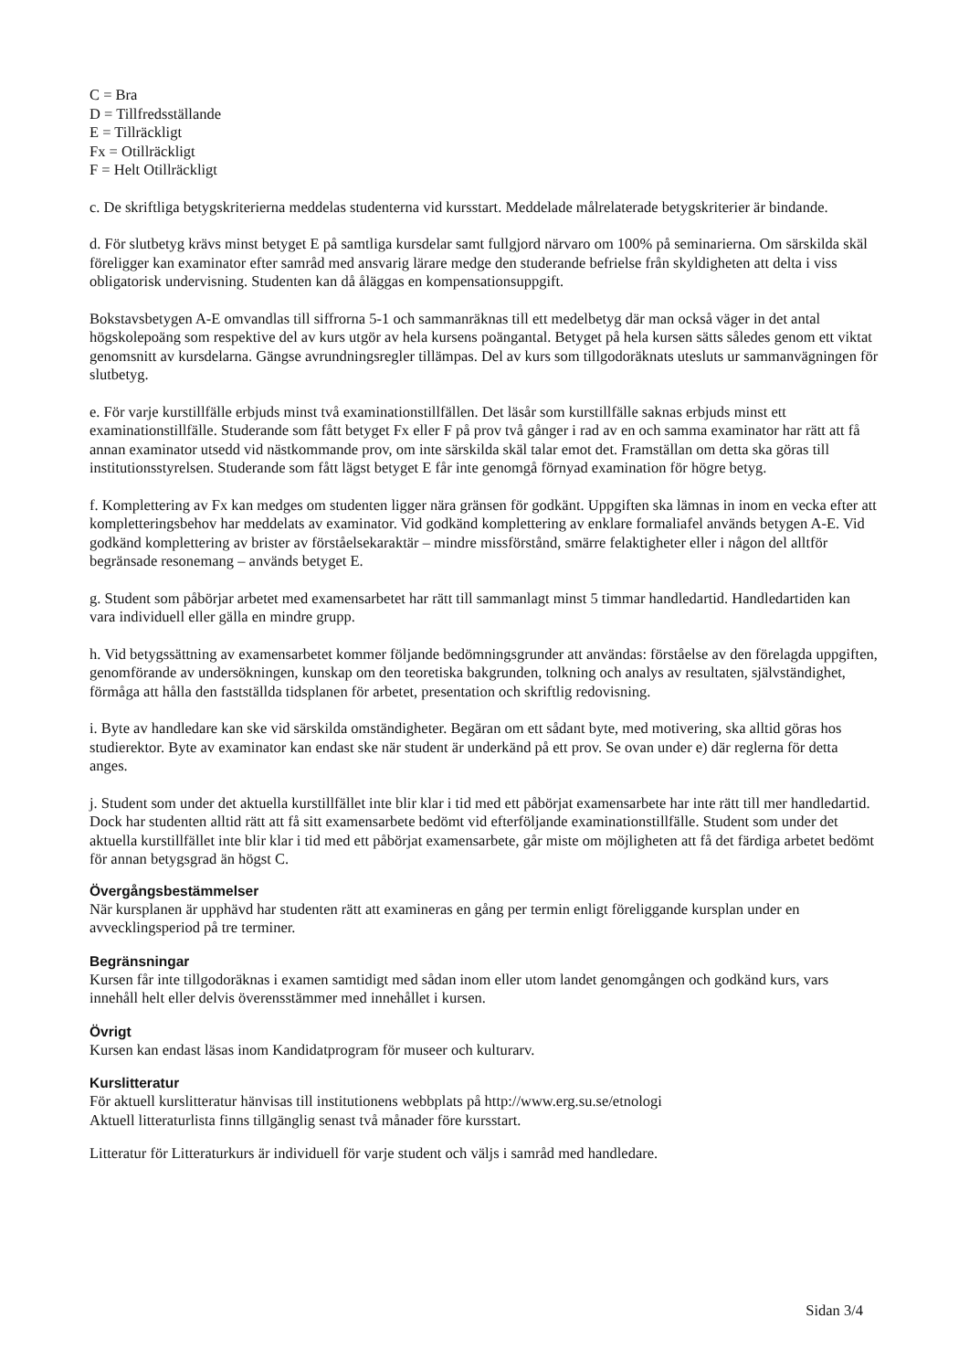C = Bra
D = Tillfredsställande
E = Tillräckligt
Fx = Otillräckligt
F = Helt Otillräckligt
c. De skriftliga betygskriterierna meddelas studenterna vid kursstart. Meddelade målrelaterade betygskriterier är bindande.
d. För slutbetyg krävs minst betyget E på samtliga kursdelar samt fullgjord närvaro om 100% på seminarierna. Om särskilda skäl föreligger kan examinator efter samråd med ansvarig lärare medge den studerande befrielse från skyldigheten att delta i viss obligatorisk undervisning. Studenten kan då åläggas en kompensationsuppgift.
Bokstavsbetygen A-E omvandlas till siffrorna 5-1 och sammanräknas till ett medelbetyg där man också väger in det antal högskolepoäng som respektive del av kurs utgör av hela kursens poängantal. Betyget på hela kursen sätts således genom ett viktat genomsnitt av kursdelarna. Gängse avrundningsregler tillämpas. Del av kurs som tillgodoräknats utesluts ur sammanvägningen för slutbetyg.
e. För varje kurstillfälle erbjuds minst två examinationstillfällen. Det läsår som kurstillfälle saknas erbjuds minst ett examinationstillfälle. Studerande som fått betyget Fx eller F på prov två gånger i rad av en och samma examinator har rätt att få annan examinator utsedd vid nästkommande prov, om inte särskilda skäl talar emot det. Framställan om detta ska göras till institutionsstyrelsen. Studerande som fått lägst betyget E får inte genomgå förnyad examination för högre betyg.
f. Komplettering av Fx kan medges om studenten ligger nära gränsen för godkänt. Uppgiften ska lämnas in inom en vecka efter att kompletteringsbehov har meddelats av examinator. Vid godkänd komplettering av enklare formaliafel används betygen A-E. Vid godkänd komplettering av brister av förståelsekaraktär – mindre missförstånd, smärre felaktigheter eller i någon del alltför begränsade resonemang – används betyget E.
g. Student som påbörjar arbetet med examensarbetet har rätt till sammanlagt minst 5 timmar handledartid. Handledartiden kan vara individuell eller gälla en mindre grupp.
h. Vid betygssättning av examensarbetet kommer följande bedömningsgrunder att användas: förståelse av den förelagda uppgiften, genomförande av undersökningen, kunskap om den teoretiska bakgrunden, tolkning och analys av resultaten, självständighet, förmåga att hålla den fastställda tidsplanen för arbetet, presentation och skriftlig redovisning.
i. Byte av handledare kan ske vid särskilda omständigheter. Begäran om ett sådant byte, med motivering, ska alltid göras hos studierektor. Byte av examinator kan endast ske när student är underkänd på ett prov. Se ovan under e) där reglerna för detta anges.
j. Student som under det aktuella kurstillfället inte blir klar i tid med ett påbörjat examensarbete har inte rätt till mer handledartid. Dock har studenten alltid rätt att få sitt examensarbete bedömt vid efterföljande examinationstillfälle. Student som under det aktuella kurstillfället inte blir klar i tid med ett påbörjat examensarbete, går miste om möjligheten att få det färdiga arbetet bedömt för annan betygsgrad än högst C.
Övergångsbestämmelser
När kursplanen är upphävd har studenten rätt att examineras en gång per termin enligt föreliggande kursplan under en avvecklingsperiod på tre terminer.
Begränsningar
Kursen får inte tillgodoräknas i examen samtidigt med sådan inom eller utom landet genomgången och godkänd kurs, vars innehåll helt eller delvis överensstämmer med innehållet i kursen.
Övrigt
Kursen kan endast läsas inom Kandidatprogram för museer och kulturarv.
Kurslitteratur
För aktuell kurslitteratur hänvisas till institutionens webbplats på http://www.erg.su.se/etnologi
Aktuell litteraturlista finns tillgänglig senast två månader före kursstart.
Litteratur för Litteraturkurs är individuell för varje student och väljs i samråd med handledare.
Sidan 3/4